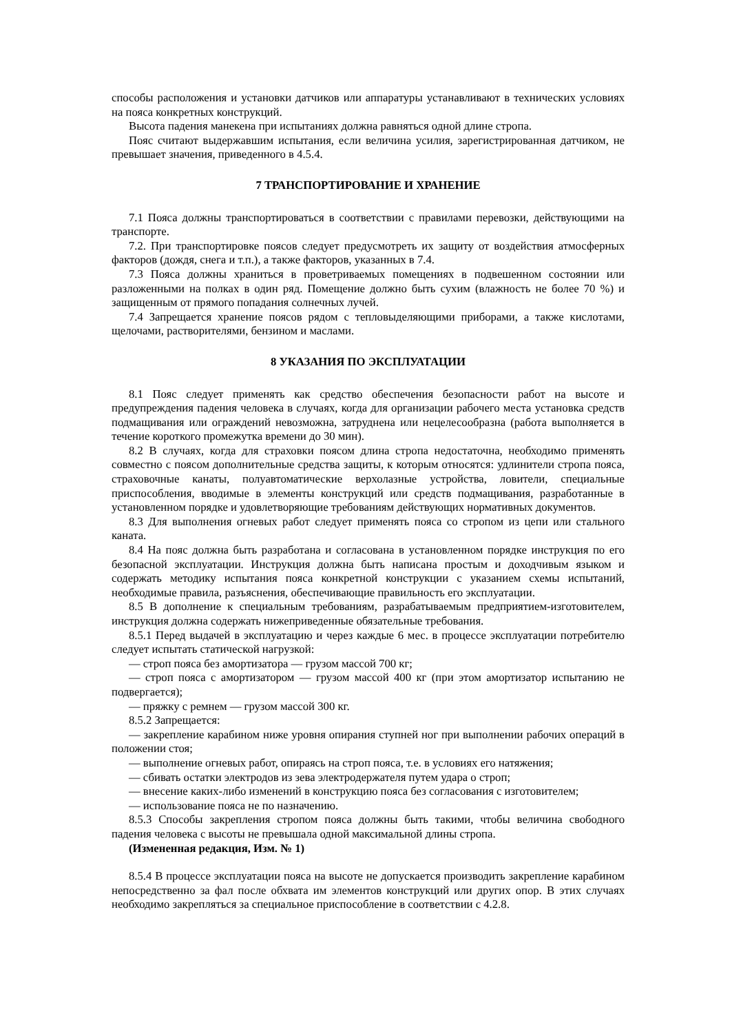способы расположения и установки датчиков или аппаратуры устанавливают в технических условиях на пояса конкретных конструкций.
Высота падения манекена при испытаниях должна равняться одной длине стропа.
Пояс считают выдержавшим испытания, если величина усилия, зарегистрированная датчиком, не превышает значения, приведенного в 4.5.4.
7 ТРАНСПОРТИРОВАНИЕ И ХРАНЕНИЕ
7.1 Пояса должны транспортироваться в соответствии с правилами перевозки, действующими на транспорте.
7.2. При транспортировке поясов следует предусмотреть их защиту от воздействия атмосферных факторов (дождя, снега и т.п.), а также факторов, указанных в 7.4.
7.3 Пояса должны храниться в проветриваемых помещениях в подвешенном состоянии или разложенными на полках в один ряд. Помещение должно быть сухим (влажность не более 70 %) и защищенным от прямого попадания солнечных лучей.
7.4 Запрещается хранение поясов рядом с тепловыделяющими приборами, а также кислотами, щелочами, растворителями, бензином и маслами.
8 УКАЗАНИЯ ПО ЭКСПЛУАТАЦИИ
8.1 Пояс следует применять как средство обеспечения безопасности работ на высоте и предупреждения падения человека в случаях, когда для организации рабочего места установка средств подмащивания или ограждений невозможна, затруднена или нецелесообразна (работа выполняется в течение короткого промежутка времени до 30 мин).
8.2 В случаях, когда для страховки поясом длина стропа недостаточна, необходимо применять совместно с поясом дополнительные средства защиты, к которым относятся: удлинители стропа пояса, страховочные канаты, полуавтоматические верхолазные устройства, ловители, специальные приспособления, вводимые в элементы конструкций или средств подмащивания, разработанные в установленном порядке и удовлетворяющие требованиям действующих нормативных документов.
8.3 Для выполнения огневых работ следует применять пояса со стропом из цепи или стального каната.
8.4 На пояс должна быть разработана и согласована в установленном порядке инструкция по его безопасной эксплуатации. Инструкция должна быть написана простым и доходчивым языком и содержать методику испытания пояса конкретной конструкции с указанием схемы испытаний, необходимые правила, разъяснения, обеспечивающие правильность его эксплуатации.
8.5 В дополнение к специальным требованиям, разрабатываемым предприятием-изготовителем, инструкция должна содержать нижеприведенные обязательные требования.
8.5.1 Перед выдачей в эксплуатацию и через каждые 6 мес. в процессе эксплуатации потребителю следует испытать статической нагрузкой:
— строп пояса без амортизатора — грузом массой 700 кг;
— строп пояса с амортизатором — грузом массой 400 кг (при этом амортизатор испытанию не подвергается);
— пряжку с ремнем — грузом массой 300 кг.
8.5.2 Запрещается:
— закрепление карабином ниже уровня опирания ступней ног при выполнении рабочих операций в положении стоя;
— выполнение огневых работ, опираясь на строп пояса, т.е. в условиях его натяжения;
— сбивать остатки электродов из зева электродержателя путем удара о строп;
— внесение каких-либо изменений в конструкцию пояса без согласования с изготовителем;
— использование пояса не по назначению.
8.5.3 Способы закрепления стропом пояса должны быть такими, чтобы величина свободного падения человека с высоты не превышала одной максимальной длины стропа.
(Измененная редакция, Изм. № 1)
8.5.4 В процессе эксплуатации пояса на высоте не допускается производить закрепление карабином непосредственно за фал после обхвата им элементов конструкций или других опор. В этих случаях необходимо закрепляться за специальное приспособление в соответствии с 4.2.8.